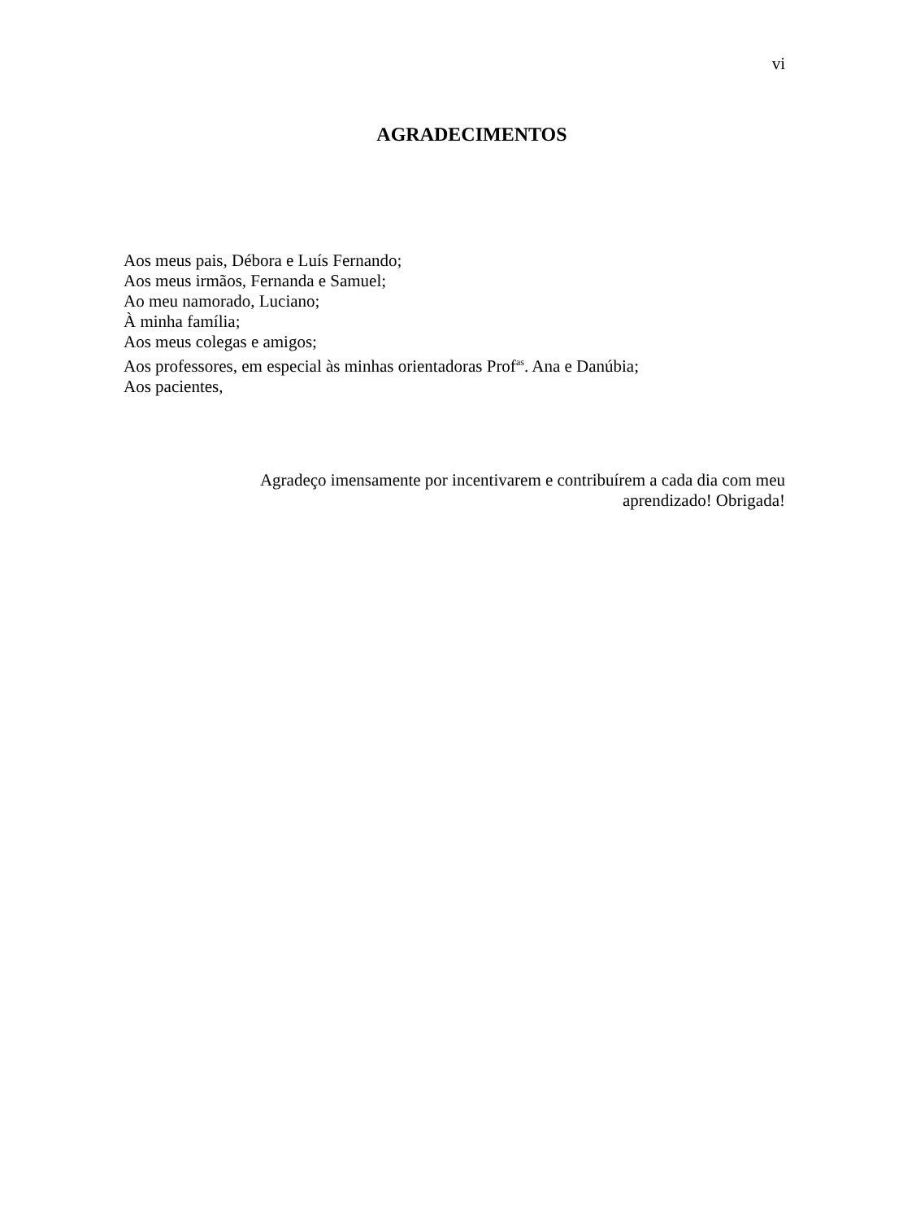vi
AGRADECIMENTOS
Aos meus pais, Débora e Luís Fernando;
Aos meus irmãos, Fernanda e Samuel;
Ao meu namorado, Luciano;
À minha família;
Aos meus colegas e amigos;
Aos professores, em especial às minhas orientadoras Prof<sup>as</sup>. Ana e Danúbia;
Aos pacientes,
Agradeço imensamente por incentivarem e contribuírem a cada dia com meu aprendizado! Obrigada!